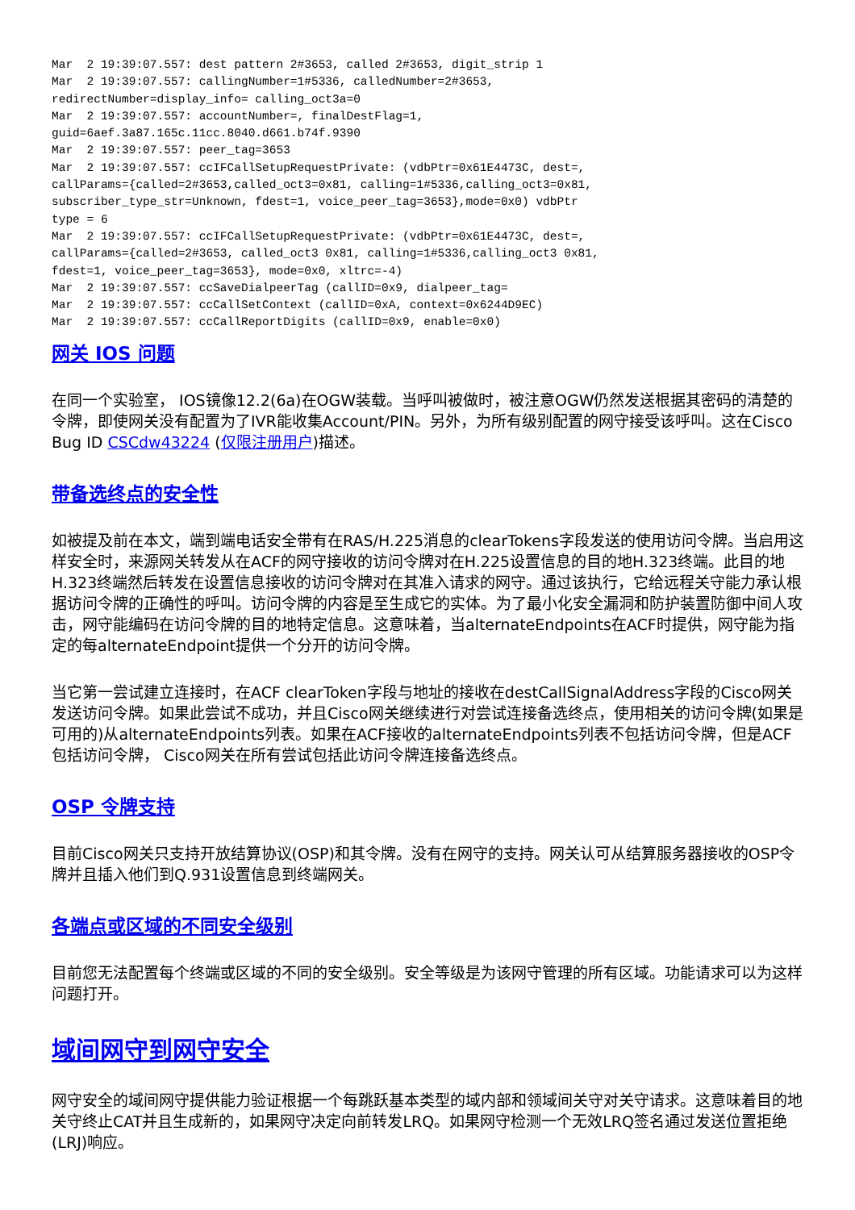Mar  2 19:39:07.557: dest pattern 2#3653, called 2#3653, digit_strip 1
Mar  2 19:39:07.557: callingNumber=1#5336, calledNumber=2#3653,
redirectNumber=display_info= calling_oct3a=0
Mar  2 19:39:07.557: accountNumber=, finalDestFlag=1,
guid=6aef.3a87.165c.11cc.8040.d661.b74f.9390
Mar  2 19:39:07.557: peer_tag=3653
Mar  2 19:39:07.557: ccIFCallSetupRequestPrivate: (vdbPtr=0x61E4473C, dest=,
callParams={called=2#3653,called_oct3=0x81, calling=1#5336,calling_oct3=0x81,
subscriber_type_str=Unknown, fdest=1, voice_peer_tag=3653},mode=0x0) vdbPtr
type = 6
Mar  2 19:39:07.557: ccIFCallSetupRequestPrivate: (vdbPtr=0x61E4473C, dest=,
callParams={called=2#3653, called_oct3 0x81, calling=1#5336,calling_oct3 0x81,
fdest=1, voice_peer_tag=3653}, mode=0x0, xltrc=-4)
Mar  2 19:39:07.557: ccSaveDialpeerTag (callID=0x9, dialpeer_tag=
Mar  2 19:39:07.557: ccCallSetContext (callID=0xA, context=0x6244D9EC)
Mar  2 19:39:07.557: ccCallReportDigits (callID=0x9, enable=0x0)
网关 IOS 问题
在同一个实验室， IOS镜像12.2(6a)在OGW装载。当呼叫被做时，被注意OGW仍然发送根据其密码的清楚的令牌，即使网关没有配置为了IVR能收集Account/PIN。另外，为所有级别配置的网守接受该呼叫。这在Cisco Bug ID CSCdw43224 (仅限注册用户)描述。
带备选终点的安全性
如被提及前在本文，端到端电话安全带有在RAS/H.225消息的clearTokens字段发送的使用访问令牌。当启用这样安全时，来源网关转发从在ACF的网守接收的访问令牌对在H.225设置信息的目的地H.323终端。此目的地H.323终端然后转发在设置信息接收的访问令牌对在其准入请求的网守。通过该执行，它给远程关守能力承认根据访问令牌的正确性的呼叫。访问令牌的内容是至生成它的实体。为了最小化安全漏洞和防护装置防御中间人攻击，网守能编码在访问令牌的目的地特定信息。这意味着，当alternateEndpoints在ACF时提供，网守能为指定的每alternateEndpoint提供一个分开的访问令牌。
当它第一尝试建立连接时，在ACF clearToken字段与地址的接收在destCallSignalAddress字段的Cisco网关发送访问令牌。如果此尝试不成功，并且Cisco网关继续进行对尝试连接备选终点，使用相关的访问令牌(如果是可用的)从alternateEndpoints列表。如果在ACF接收的alternateEndpoints列表不包括访问令牌，但是ACF包括访问令牌， Cisco网关在所有尝试包括此访问令牌连接备选终点。
OSP 令牌支持
目前Cisco网关只支持开放结算协议(OSP)和其令牌。没有在网守的支持。网关认可从结算服务器接收的OSP令牌并且插入他们到Q.931设置信息到终端网关。
各端点或区域的不同安全级别
目前您无法配置每个终端或区域的不同的安全级别。安全等级是为该网守管理的所有区域。功能请求可以为这样问题打开。
域间网守到网守安全
网守安全的域间网守提供能力验证根据一个每跳跃基本类型的域内部和领域间关守对关守请求。这意味着目的地关守终止CAT并且生成新的，如果网守决定向前转发LRQ。如果网守检测一个无效LRQ签名通过发送位置拒绝(LRJ)响应。